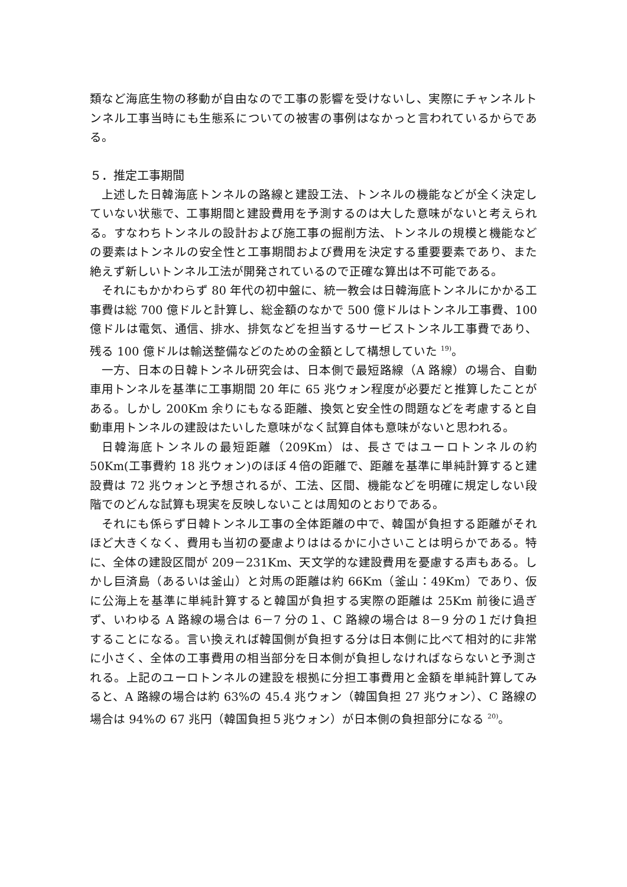類など海底生物の移動が自由なので工事の影響を受けないし、実際にチャンネルトンネル工事当時にも生態系についての被害の事例はなかっと言われているからである。
５．推定工事期間
上述した日韓海底トンネルの路線と建設工法、トンネルの機能などが全く決定していない状態で、工事期間と建設費用を予測するのは大した意味がないと考えられる。すなわちトンネルの設計および施工事の掘削方法、トンネルの規模と機能などの要素はトンネルの安全性と工事期間および費用を決定する重要要素であり、また絶えず新しいトンネル工法が開発されているので正確な算出は不可能である。
それにもかかわらず 80 年代の初中盤に、統一教会は日韓海底トンネルにかかる工事費は総 700 億ドルと計算し、総金額のなかで 500 億ドルはトンネル工事費、100 億ドルは電気、通信、排水、排気などを担当するサービストンネル工事費であり、残る 100 億ドルは輸送整備などのための金額として構想していた <sup>19)</sup>。
一方、日本の日韓トンネル研究会は、日本側で最短路線（A 路線）の場合、自動車用トンネルを基準に工事期間 20 年に 65 兆ウォン程度が必要だと推算したことがある。しかし 200Km 余りにもなる距離、換気と安全性の問題などを考慮すると自動車用トンネルの建設はたいした意味がなく試算自体も意味がないと思われる。
日韓海底トンネルの最短距離（209Km）は、長さではユーロトンネルの約 50Km(工事費約 18 兆ウォン)のほぼ４倍の距離で、距離を基準に単純計算すると建設費は 72 兆ウォンと予想されるが、工法、区間、機能などを明確に規定しない段階でのどんな試算も現実を反映しないことは周知のとおりである。
それにも係らず日韓トンネル工事の全体距離の中で、韓国が負担する距離がそれほど大きくなく、費用も当初の憂慮よりははるかに小さいことは明らかである。特に、全体の建設区間が 209－231Km、天文学的な建設費用を憂慮する声もある。しかし巨済島（あるいは釜山）と対馬の距離は約 66Km（釜山：49Km）であり、仮に公海上を基準に単純計算すると韓国が負担する実際の距離は 25Km 前後に過ぎず、いわゆる A 路線の場合は 6－7 分の１、C 路線の場合は 8－9 分の１だけ負担することになる。言い換えれば韓国側が負担する分は日本側に比べて相対的に非常に小さく、全体の工事費用の相当部分を日本側が負担しなければならないと予測される。上記のユーロトンネルの建設を根拠に分担工事費用と金額を単純計算してみると、A 路線の場合は約 63%の 45.4 兆ウォン（韓国負担 27 兆ウォン）、C 路線の場合は 94%の 67 兆円（韓国負担５兆ウォン）が日本側の負担部分になる <sup>20)</sup>。